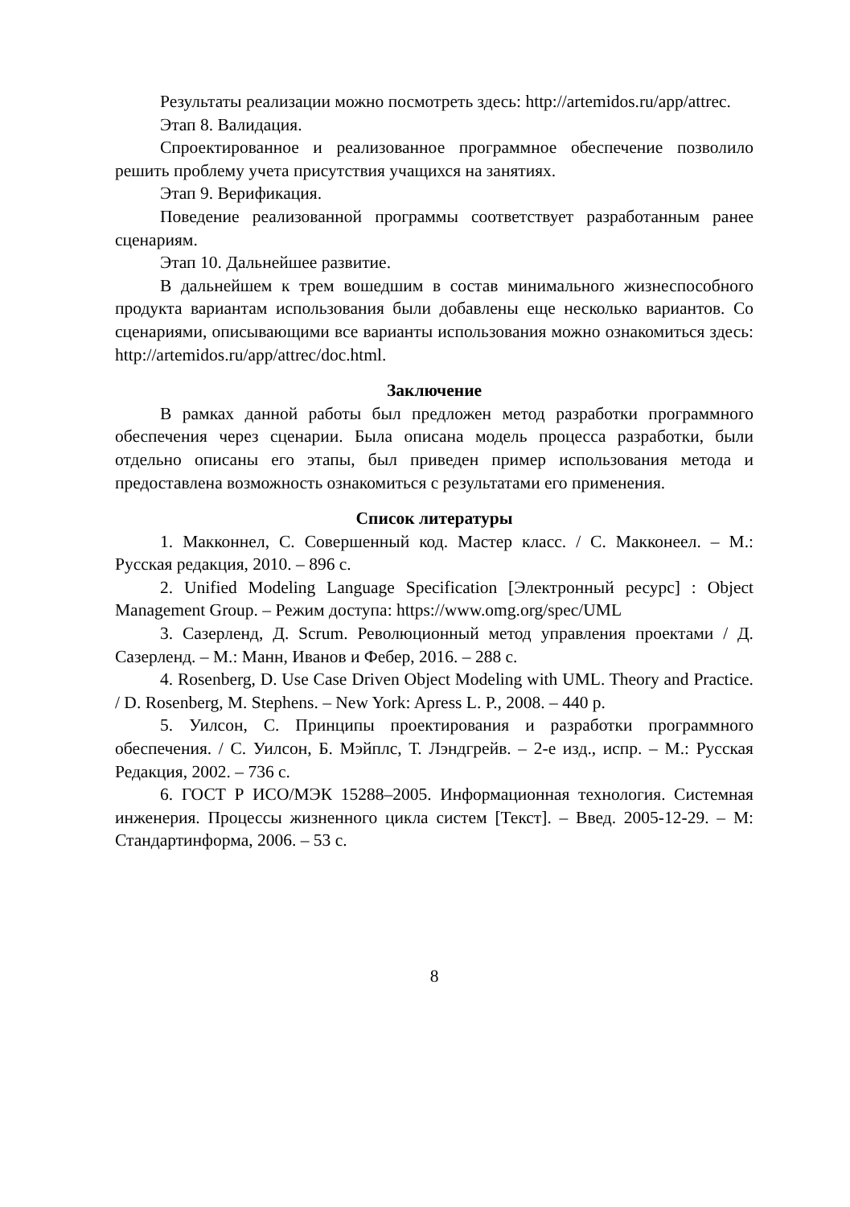Результаты реализации можно посмотреть здесь: http://artemidos.ru/app/attrec.
Этап 8. Валидация.
Спроектированное и реализованное программное обеспечение позволило решить проблему учета присутствия учащихся на занятиях.
Этап 9. Верификация.
Поведение реализованной программы соответствует разработанным ранее сценариям.
Этап 10. Дальнейшее развитие.
В дальнейшем к трем вошедшим в состав минимального жизнеспособного продукта вариантам использования были добавлены еще несколько вариантов. Со сценариями, описывающими все варианты использования можно ознакомиться здесь: http://artemidos.ru/app/attrec/doc.html.
Заключение
В рамках данной работы был предложен метод разработки программного обеспечения через сценарии. Была описана модель процесса разработки, были отдельно описаны его этапы, был приведен пример использования метода и предоставлена возможность ознакомиться с результатами его применения.
Список литературы
1. Макконнел, С. Совершенный код. Мастер класс. / С. Макконеел. – М.: Русская редакция, 2010. – 896 с.
2. Unified Modeling Language Specification [Электронный ресурс] : Object Management Group. – Режим доступа: https://www.omg.org/spec/UML
3. Сазерленд, Д. Scrum. Революционный метод управления проектами / Д. Сазерленд. – М.: Манн, Иванов и Фебер, 2016. – 288 с.
4. Rosenberg, D. Use Case Driven Object Modeling with UML. Theory and Practice. / D. Rosenberg, M. Stephens. – New York: Apress L. P., 2008. – 440 p.
5. Уилсон, С. Принципы проектирования и разработки программного обеспечения. / С. Уилсон, Б. Мэйплс, Т. Лэндгрейв. – 2-е изд., испр. – М.: Русская Редакция, 2002. – 736 с.
6. ГОСТ Р ИСО/МЭК 15288–2005. Информационная технология. Системная инженерия. Процессы жизненного цикла систем [Текст]. – Введ. 2005-12-29. – М: Стандартинформа, 2006. – 53 с.
8